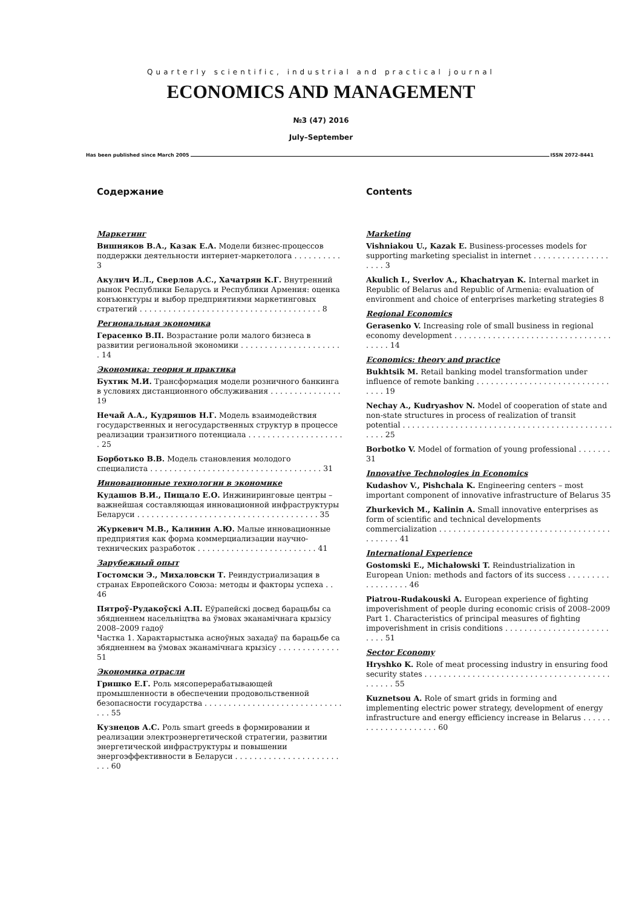Quarterly scientific, industrial and practical journal
ECONOMICS AND MANAGEMENT
№3 (47) 2016
July–September
Has been published since March 2005 ISSN 2072-8441
Содержание
Маркетинг
Вишняков В.А., Казак Е.А. Модели бизнес-процессов поддержки деятельности интернет-маркетолога . . . . . . . . . . 3
Акулич И.Л., Сверлов А.С., Хачатрян К.Г. Внутренний рынок Республики Беларусь и Республики Армения: оценка конъюнктуры и выбор предприятиями маркетинговых стратегий . . . . . . . . . . . . . . . . . . . . . . . . . . . . . . . . . . . . . . 8
Региональная экономика
Герасенко В.П. Возрастание роли малого бизнеса в развитии региональной экономики . . . . . . . . . . . . . . . . . . . . . . 14
Экономика: теория и практика
Бухтик М.И. Трансформация модели розничного банкинга в условиях дистанционного обслуживания . . . . . . . . . . . . . . . 19
Нечай А.А., Кудряшов Н.Г. Модель взаимодействия государственных и негосударственных структур в процессе реализации транзитного потенциала . . . . . . . . . . . . . . . . . . . . . 25
Борботько В.В. Модель становления молодого специалиста . . . . . . . . . . . . . . . . . . . . . . . . . . . . . . . . . . . . 31
Инновационные технологии в экономике
Кудашов В.И., Пищало Е.О. Инжиниринговые центры – важнейшая составляющая инновационной инфраструктуры Беларуси . . . . . . . . . . . . . . . . . . . . . . . . . . . . . . . . . . . . . . 35
Журкевич М.В., Калинин А.Ю. Малые инновационные предприятия как форма коммерциализации научно-технических разработок . . . . . . . . . . . . . . . . . . . . . . . . . 41
Зарубежный опыт
Гостомски Э., Михаловски Т. Реиндустриализация в странах Европейского Союза: методы и факторы успеха . . 46
Пятроў-Рудакоўскі А.П. Еўрапейскі досвед барацьбы са збядненнем насельніцтва ва ўмовах эканамічнага крызісу 2008–2009 гадоў
Частка 1. Характарыстыка асноўных захадаў па барацьбе са збядненнем ва ўмовах эканамічнага крызісу . . . . . . . . . . . . . 51
Экономика отрасли
Гришко Е.Г. Роль мясоперерабатывающей промышленности в обеспечении продовольственной безопасности государства . . . . . . . . . . . . . . . . . . . . . . . . . . . . . . . . 55
Кузнецов А.С. Роль smart greeds в формировании и реализации электроэнергетической стратегии, развитии энергетической инфраструктуры и повышении энергоэффективности в Беларуси . . . . . . . . . . . . . . . . . . . . . . . . . 60
Contents
Marketing
Vishniakou U., Kazak E. Business-processes models for supporting marketing specialist in internet . . . . . . . . . . . . . . . . . . . . 3
Akulich I., Sverlov A., Khachatryan K. Internal market in Republic of Belarus and Republic of Armenia: evaluation of environment and choice of enterprises marketing strategies 8
Regional Economics
Gerasenko V. Increasing role of small business in regional economy development . . . . . . . . . . . . . . . . . . . . . . . . . . . . . . . . . . . . . . 14
Economics: theory and practice
Bukhtsik M. Retail banking model transformation under influence of remote banking . . . . . . . . . . . . . . . . . . . . . . . . . . . . . . . . 19
Nechay A., Kudryashov N. Model of cooperation of state and non-state structures in process of realization of transit potential . . . . . . . . . . . . . . . . . . . . . . . . . . . . . . . . . . . . . . . . . . . . . . . . 25
Borbotko V. Model of formation of young professional . . . . . . . 31
Innovative Technologies in Economics
Kudashov V., Pishchala K. Engineering centers – most important component of innovative infrastructure of Belarus 35
Zhurkevich M., Kalinin A. Small innovative enterprises as form of scientific and technical developments commercialization . . . . . . . . . . . . . . . . . . . . . . . . . . . . . . . . . . . . . . . . . . . 41
International Experience
Gostomski E., Michałowski T. Reindustrialization in European Union: methods and factors of its success . . . . . . . . . . . . . . . . . . 46
Piatrou-Rudakouski A. European experience of fighting impoverishment of people during economic crisis of 2008–2009 Part 1. Characteristics of principal measures of fighting impoverishment in crisis conditions . . . . . . . . . . . . . . . . . . . . . . . . . . 51
Sector Economy
Hryshko K. Role of meat processing industry in ensuring food security states . . . . . . . . . . . . . . . . . . . . . . . . . . . . . . . . . . . . . . . . . . . . . 55
Kuznetsou A. Role of smart grids in forming and implementing electric power strategy, development of energy infrastructure and energy efficiency increase in Belarus . . . . . . . . . . . . . . . . . . . . . 60